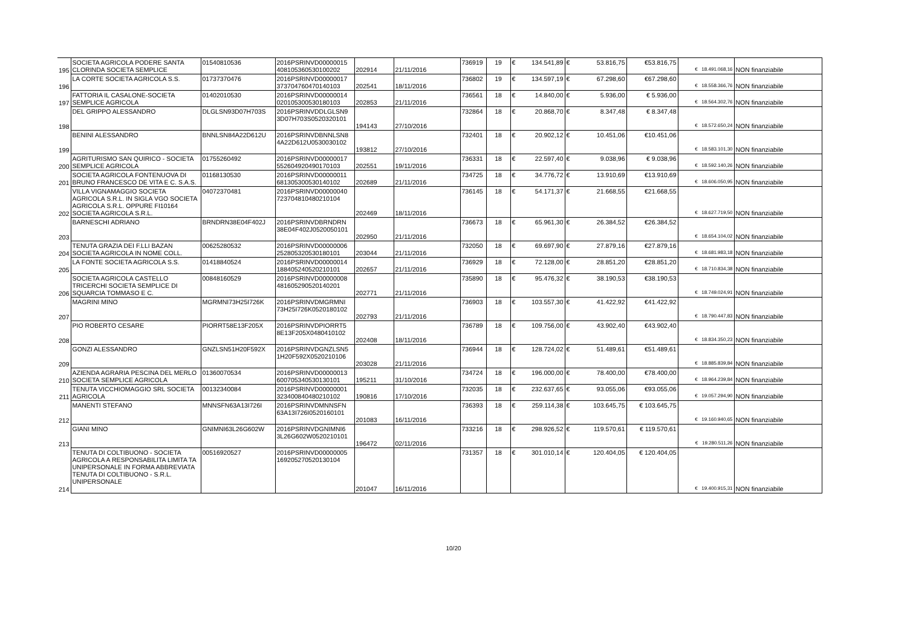| 195 | SOCIETA AGRICOLA PODERE SANTA CLORINDA SOCIETA SEMPLICE | 01540810536 | 2016PSRINVD00000015 408105360530100202 | 202914 | 21/11/2016 | 736919 | 19 | € 134.541,89 | € 53.816,75 | €53.816,75 | € 18.491.068,16 | NON finanziabile |
| 196 | LA CORTE SOCIETA AGRICOLA S.S. | 01737370476 | 2016PSRINVD00000017 373704760470140103 | 202541 | 18/11/2016 | 736802 | 19 | € 134.597,19 | € 67.298,60 | €67.298,60 | € 18.558.366,76 | NON finanziabile |
| 197 | FATTORIA IL CASALONE-SOCIETA SEMPLICE AGRICOLA | 01402010530 | 2016PSRINVD00000014 020105300530180103 | 202853 | 21/11/2016 | 736561 | 18 | € 14.840,00 | € 5.936,00 | € 5.936,00 | € 18.564.302,76 | NON finanziabile |
| 198 | DEL GRIPPO ALESSANDRO | DLGLSN93D07H703S | 2016PSRINVDDLGLSN9 3D07H703S0520320101 | 194143 | 27/10/2016 | 732864 | 18 | € 20.868,70 | € 8.347,48 | € 8.347,48 | € 18.572.650,24 | NON finanziabile |
| 199 | BENINI ALESSANDRO | BNNLSN84A22D612U | 2016PSRINVDBNNLSN8 4A22D612U0530030102 | 193812 | 27/10/2016 | 732401 | 18 | € 20.902,12 | € 10.451,06 | €10.451,06 | € 18.583.101,30 | NON finanziabile |
| 200 | AGRITURISMO SAN QUIRICO - SOCIETA SEMPLICE AGRICOLA | 01755260492 | 2016PSRINVD00000017 552604920490170103 | 202551 | 19/11/2016 | 736331 | 18 | € 22.597,40 | € 9.038,96 | € 9.038,96 | € 18.592.140,26 | NON finanziabile |
| 201 | SOCIETA AGRICOLA FONTENUOVA DI BRUNO FRANCESCO DE VITA E C. S.A.S. | 01168130530 | 2016PSRINVD00000011 681305300530140102 | 202689 | 21/11/2016 | 734725 | 18 | € 34.776,72 | € 13.910,69 | €13.910,69 | € 18.606.050,95 | NON finanziabile |
| 202 | VILLA VIGNAMAGGIO SOCIETA AGRICOLA S.R.L. IN SIGLA VGO SOCIETA AGRICOLA S.R.L. OPPURE FI10164 SOCIETA AGRICOLA S.R.L. | 04072370481 | 2016PSRINVD00000040 723704810480210104 | 202469 | 18/11/2016 | 736145 | 18 | € 54.171,37 | € 21.668,55 | €21.668,55 | € 18.627.719,50 | NON finanziabile |
| 203 | BARNESCHI ADRIANO | BRNDRN38E04F402J | 2016PSRINVDBRNDRN 38E04F402J0520050101 | 202950 | 21/11/2016 | 736673 | 18 | € 65.961,30 | € 26.384,52 | €26.384,52 | € 18.654.104,02 | NON finanziabile |
| 204 | TENUTA GRAZIA DEI F.LLI BAZAN SOCIETA AGRICOLA IN NOME COLL. | 00625280532 | 2016PSRINVD00000006 252805320530180101 | 203044 | 21/11/2016 | 732050 | 18 | € 69.697,90 | € 27.879,16 | €27.879,16 | € 18.681.983,18 | NON finanziabile |
| 205 | LA FONTE SOCIETA AGRICOLA S.S. | 01418840524 | 2016PSRINVD00000014 188405240520210101 | 202657 | 21/11/2016 | 736929 | 18 | € 72.128,00 | € 28.851,20 | €28.851,20 | € 18.710.834,38 | NON finanziabile |
| 206 | SOCIETA AGRICOLA CASTELLO TRICERCHI SOCIETA SEMPLICE DI SQUARCIA TOMMASO E C. | 00848160529 | 2016PSRINVD00000008 481605290520140201 | 202771 | 21/11/2016 | 735890 | 18 | € 95.476,32 | € 38.190,53 | €38.190,53 | € 18.749.024,91 | NON finanziabile |
| 207 | MAGRINI MINO | MGRMNI73H25I726K | 2016PSRINVDMGRMNI 73H25I726K0520180102 | 202793 | 21/11/2016 | 736903 | 18 | € 103.557,30 | € 41.422,92 | €41.422,92 | € 18.790.447,83 | NON finanziabile |
| 208 | PIO ROBERTO CESARE | PIORRT58E13F205X | 2016PSRINVDPIORRT5 8E13F205X0480410102 | 202408 | 18/11/2016 | 736789 | 18 | € 109.756,00 | € 43.902,40 | €43.902,40 | € 18.834.350,23 | NON finanziabile |
| 209 | GONZI ALESSANDRO | GNZLSN51H20F592X | 2016PSRINVDGNZLSN5 1H20F592X0520210106 | 203028 | 21/11/2016 | 736944 | 18 | € 128.724,02 | € 51.489,61 | €51.489,61 | € 18.885.839,84 | NON finanziabile |
| 210 | AZIENDA AGRARIA PESCINA DEL MERLO SOCIETA SEMPLICE AGRICOLA | 01360070534 | 2016PSRINVD00000013 600705340530130101 | 195211 | 31/10/2016 | 734724 | 18 | € 196.000,00 | € 78.400,00 | €78.400,00 | € 18.964.239,84 | NON finanziabile |
| 211 | TENUTA VICCHIOMAGGIO SRL SOCIETA AGRICOLA | 00132340084 | 2016PSRINVD00000001 323400840480210102 | 190816 | 17/10/2016 | 732035 | 18 | € 232.637,65 | € 93.055,06 | €93.055,06 | € 19.057.294,90 | NON finanziabile |
| 212 | MANENTI STEFANO | MNNSFN63A13I726I | 2016PSRINVDMNNSFN 63A13I726I0520160101 | 201083 | 16/11/2016 | 736393 | 18 | € 259.114,38 | € 103.645,75 | € 103.645,75 | € 19.160.940,65 | NON finanziabile |
| 213 | GIANI MINO | GNIMNI63L26G602W | 2016PSRINVDGNIMNI6 3L26G602W0520210101 | 196472 | 02/11/2016 | 733216 | 18 | € 298.926,52 | € 119.570,61 | € 119.570,61 | € 19.280.511,26 | NON finanziabile |
| 214 | TENUTA DI COLTIBUONO - SOCIETA AGRICOLA A RESPONSABILITA LIMITA TA UNIPERSONALE IN FORMA ABBREVIATA TENUTA DI COLTIBUONO - S.R.L. UNIPERSONALE | 00516920527 | 2016PSRINVD00000005 169205270520130104 | 201047 | 16/11/2016 | 731357 | 18 | € 301.010,14 | € 120.404,05 | € 120.404,05 | € 19.400.915,31 | NON finanziabile |
10/20